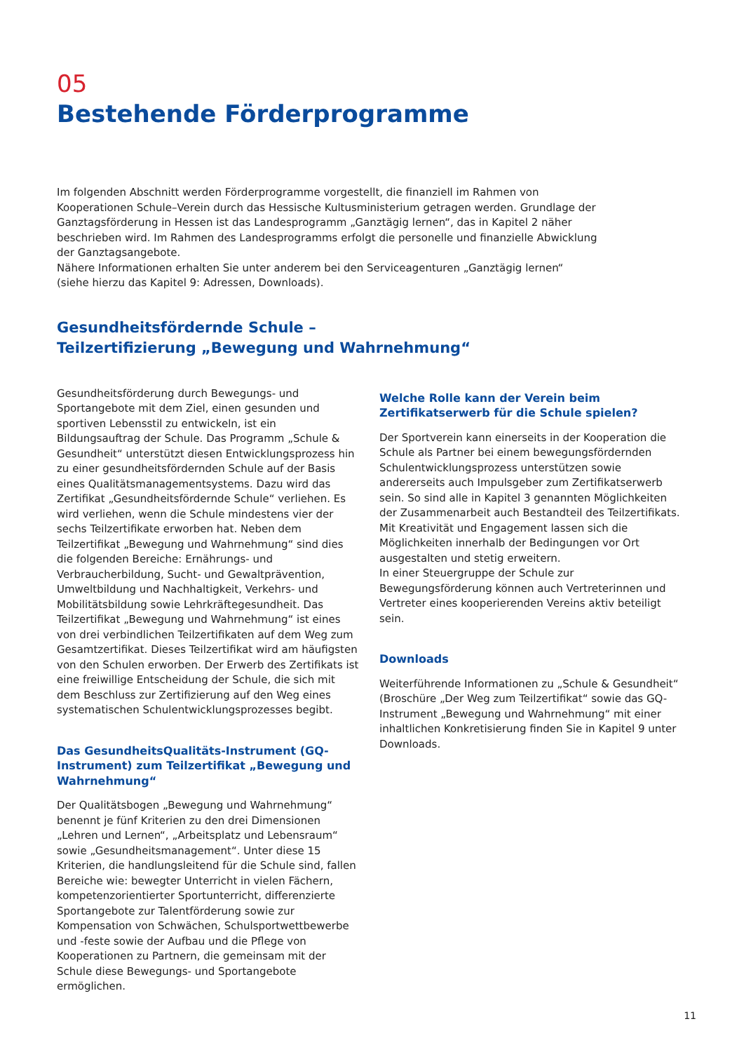05
Bestehende Förderprogramme
Im folgenden Abschnitt werden Förderprogramme vorgestellt, die finanziell im Rahmen von Kooperationen Schule–Verein durch das Hessische Kultusministerium getragen werden. Grundlage der Ganztagsförderung in Hessen ist das Landesprogramm „Ganztägig lernen“, das in Kapitel 2 näher beschrieben wird. Im Rahmen des Landesprogramms erfolgt die personelle und finanzielle Abwicklung der Ganztagsangebote.
Nähere Informationen erhalten Sie unter anderem bei den Serviceagenturen „Ganztägig lernen“
(siehe hierzu das Kapitel 9: Adressen, Downloads).
Gesundheitsfördernde Schule –
Teilzertifizierung „Bewegung und Wahrnehmung“
Gesundheitsförderung durch Bewegungs- und Sportangebote mit dem Ziel, einen gesunden und sportiven Lebensstil zu entwickeln, ist ein Bildungsauftrag der Schule. Das Programm „Schule & Gesundheit“ unterstützt diesen Entwicklungsprozess hin zu einer gesundheitsfördernden Schule auf der Basis eines Qualitätsmanagementsystems. Dazu wird das Zertifikat „Gesundheitsfördernde Schule“ verliehen. Es wird verliehen, wenn die Schule mindestens vier der sechs Teilzertifikate erworben hat. Neben dem Teilzertifikat „Bewegung und Wahrnehmung“ sind dies die folgenden Bereiche: Ernährungs- und Verbraucherbildung, Sucht- und Gewaltprävention, Umweltbildung und Nachhaltigkeit, Verkehrs- und Mobilitätsbildung sowie Lehrkräftegesundheit. Das Teilzertifikat „Bewegung und Wahrnehmung“ ist eines von drei verbindlichen Teilzertifikaten auf dem Weg zum Gesamtzertifikat. Dieses Teilzertifikat wird am häufigsten von den Schulen erworben. Der Erwerb des Zertifikats ist eine freiwillige Entscheidung der Schule, die sich mit dem Beschluss zur Zertifizierung auf den Weg eines systematischen Schulentwicklungsprozesses begibt.
Das GesundheitsQualitäts-Instrument (GQ-Instrument) zum Teilzertifikat „Bewegung und Wahrnehmung“
Der Qualitätsbogen „Bewegung und Wahrnehmung“ benennt je fünf Kriterien zu den drei Dimensionen „Lehren und Lernen“, „Arbeitsplatz und Lebensraum“ sowie „Gesundheitsmanagement“. Unter diese 15 Kriterien, die handlungsleitend für die Schule sind, fallen Bereiche wie: bewegter Unterricht in vielen Fächern, kompetenzorientierter Sportunterricht, differenzierte Sportangebote zur Talentförderung sowie zur Kompensation von Schwächen, Schulsportwettbewerbe und -feste sowie der Aufbau und die Pflege von Kooperationen zu Partnern, die gemeinsam mit der Schule diese Bewegungs- und Sportangebote ermöglichen.
Welche Rolle kann der Verein beim Zertifikatserwerb für die Schule spielen?
Der Sportverein kann einerseits in der Kooperation die Schule als Partner bei einem bewegungsfördernden Schulentwicklungsprozess unterstützen sowie andererseits auch Impulsgeber zum Zertifikatserwerb sein. So sind alle in Kapitel 3 genannten Möglichkeiten der Zusammenarbeit auch Bestandteil des Teilzertifikats. Mit Kreativität und Engagement lassen sich die Möglichkeiten innerhalb der Bedingungen vor Ort ausgestalten und stetig erweitern.
In einer Steuergruppe der Schule zur Bewegungsförderung können auch Vertreterinnen und Vertreter eines kooperierenden Vereins aktiv beteiligt sein.
Downloads
Weiterführende Informationen zu „Schule & Gesundheit“ (Broschüre „Der Weg zum Teilzertifikat“ sowie das GQ-Instrument „Bewegung und Wahrnehmung“ mit einer inhaltlichen Konkretisierung finden Sie in Kapitel 9 unter Downloads.
11